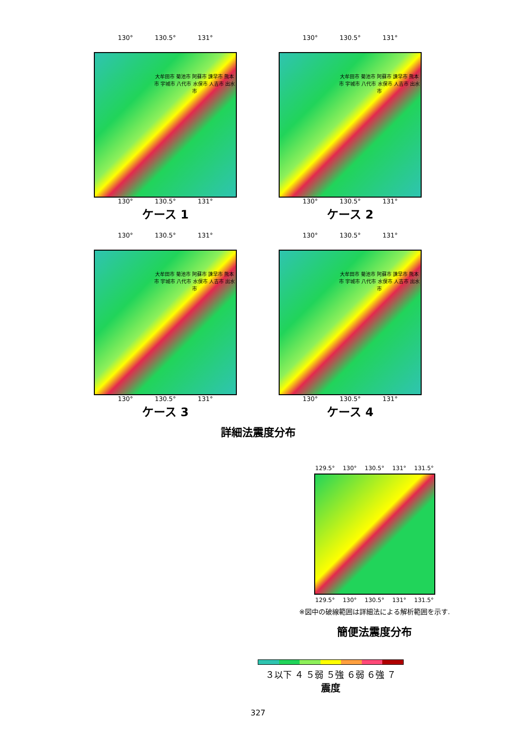130° 130.5° 131°
大牟田市 菊池市 阿蘇市 諫早市 熊本市 宇城市 八代市 水俣市 人吉市 出水市
130° 130.5° 131°
ケース 1
130° 130.5° 131°
大牟田市 菊池市 阿蘇市 諫早市 熊本市 宇城市 八代市 水俣市 人吉市 出水市
130° 130.5° 131°
ケース 2
130° 130.5° 131°
大牟田市 菊池市 阿蘇市 諫早市 熊本市 宇城市 八代市 水俣市 人吉市 出水市
130° 130.5° 131°
ケース 3
130° 130.5° 131°
大牟田市 菊池市 阿蘇市 諫早市 熊本市 宇城市 八代市 水俣市 人吉市 出水市
130° 130.5° 131°
ケース 4
詳細法震度分布
129.5° 130° 130.5° 131° 131.5°
129.5° 130° 130.5° 131° 131.5°
※図中の破線範囲は詳細法による解析範囲を示す.
簡便法震度分布
３以下 ４ ５弱 ５強 ６弱 ６強 ７
震度
327